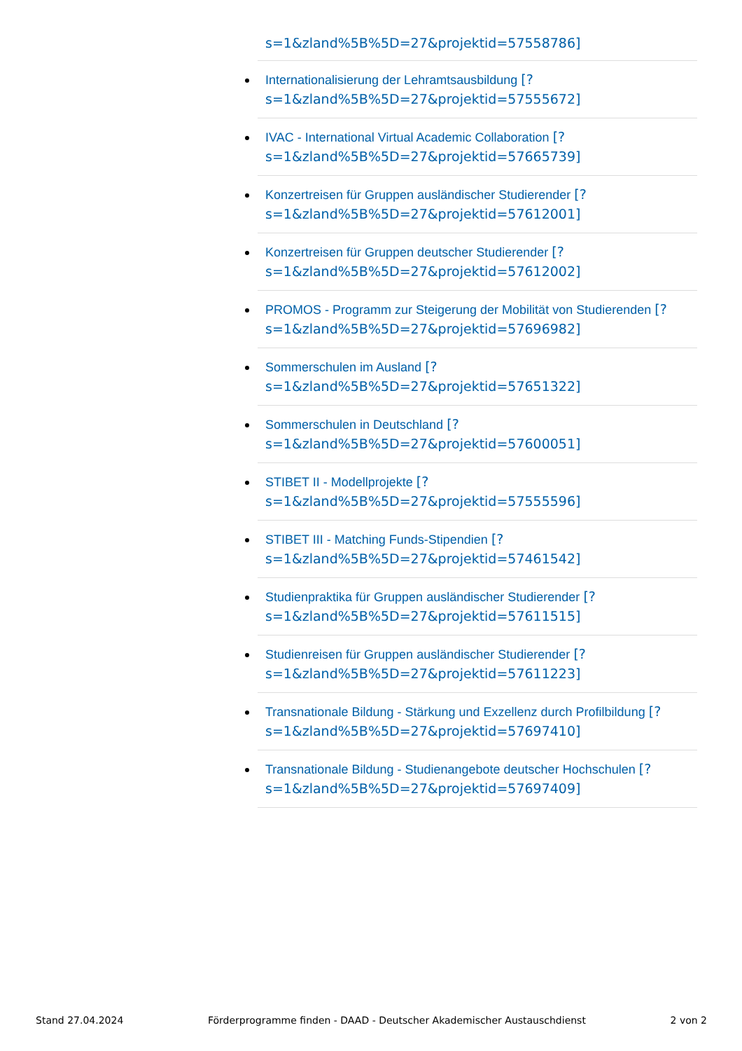s=1&zland%5B%5D=27&projektid=57558786]
Internationalisierung der Lehramtsausbildung [?
s=1&zland%5B%5D=27&projektid=57555672]
IVAC - International Virtual Academic Collaboration [?
s=1&zland%5B%5D=27&projektid=57665739]
Konzertreisen für Gruppen ausländischer Studierender [?
s=1&zland%5B%5D=27&projektid=57612001]
Konzertreisen für Gruppen deutscher Studierender [?
s=1&zland%5B%5D=27&projektid=57612002]
PROMOS - Programm zur Steigerung der Mobilität von Studierenden [?
s=1&zland%5B%5D=27&projektid=57696982]
Sommerschulen im Ausland [?
s=1&zland%5B%5D=27&projektid=57651322]
Sommerschulen in Deutschland [?
s=1&zland%5B%5D=27&projektid=57600051]
STIBET II - Modellprojekte [?
s=1&zland%5B%5D=27&projektid=57555596]
STIBET III - Matching Funds-Stipendien [?
s=1&zland%5B%5D=27&projektid=57461542]
Studienpraktika für Gruppen ausländischer Studierender [?
s=1&zland%5B%5D=27&projektid=57611515]
Studienreisen für Gruppen ausländischer Studierender [?
s=1&zland%5B%5D=27&projektid=57611223]
Transnationale Bildung - Stärkung und Exzellenz durch Profilbildung [?
s=1&zland%5B%5D=27&projektid=57697410]
Transnationale Bildung - Studienangebote deutscher Hochschulen [?
s=1&zland%5B%5D=27&projektid=57697409]
Stand 27.04.2024 Förderprogramme finden - DAAD - Deutscher Akademischer Austauschdienst 2 von 2